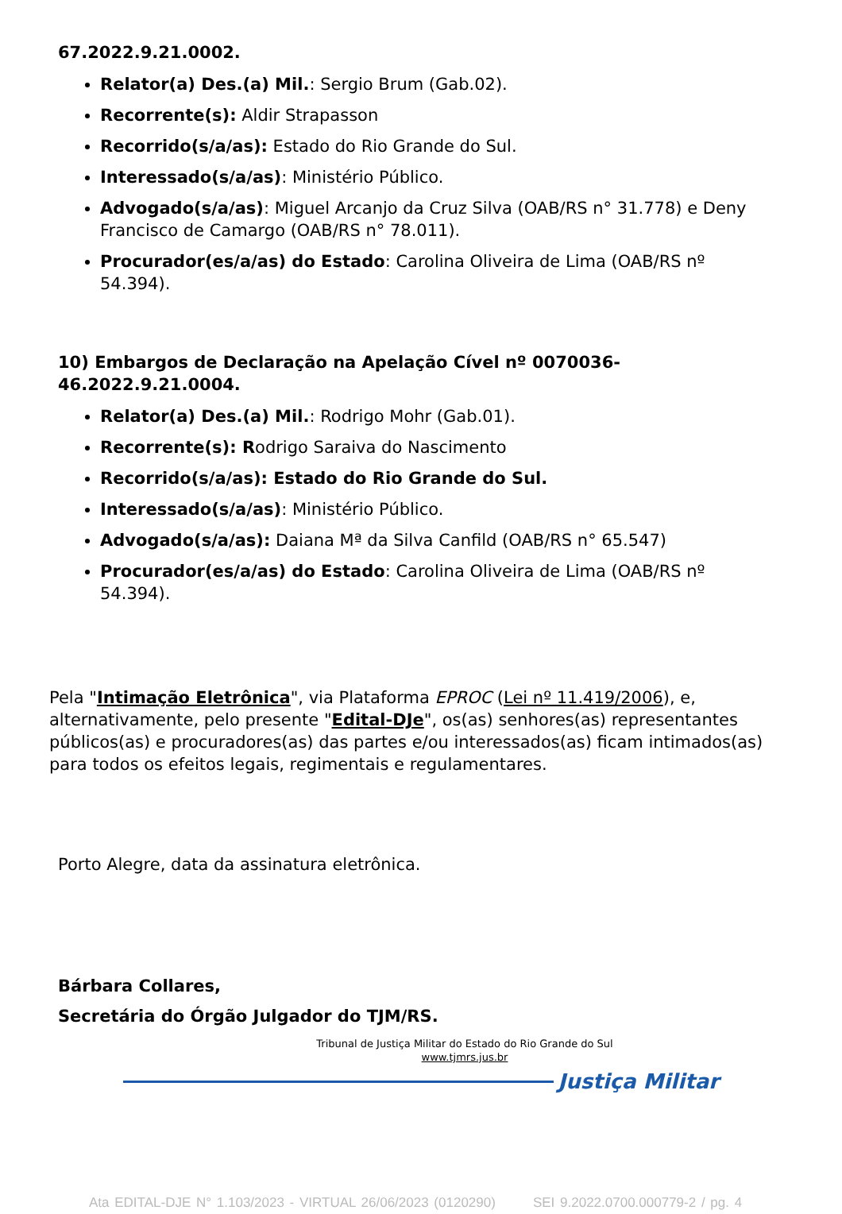67.2022.9.21.0002.
Relator(a) Des.(a) Mil.: Sergio Brum (Gab.02).
Recorrente(s): Aldir Strapasson
Recorrido(s/a/as): Estado do Rio Grande do Sul.
Interessado(s/a/as): Ministério Público.
Advogado(s/a/as): Miguel Arcanjo da Cruz Silva (OAB/RS n° 31.778) e Deny Francisco de Camargo (OAB/RS n° 78.011).
Procurador(es/a/as) do Estado: Carolina Oliveira de Lima (OAB/RS nº 54.394).
10) Embargos de Declaração na Apelação Cível nº 0070036-
46.2022.9.21.0004.
Relator(a) Des.(a) Mil.: Rodrigo Mohr (Gab.01).
Recorrente(s): Rodrigo Saraiva do Nascimento
Recorrido(s/a/as): Estado do Rio Grande do Sul.
Interessado(s/a/as): Ministério Público.
Advogado(s/a/as): Daiana Mª da Silva Canfild (OAB/RS n° 65.547)
Procurador(es/a/as) do Estado: Carolina Oliveira de Lima (OAB/RS nº 54.394).
Pela "Intimação Eletrônica", via Plataforma EPROC (Lei nº 11.419/2006), e, alternativamente, pelo presente "Edital-DJe", os(as) senhores(as) representantes públicos(as) e procuradores(as) das partes e/ou interessados(as) ficam intimados(as) para todos os efeitos legais, regimentais e regulamentares.
Porto Alegre, data da assinatura eletrônica.
Bárbara Collares,
Secretária do Órgão Julgador do TJM/RS.
Tribunal de Justiça Militar do Estado do Rio Grande do Sul
www.tjmrs.jus.br
Justiça Militar
Ata EDITAL-DJE N° 1.103/2023 - VIRTUAL 26/06/2023 (0120290) SEI 9.2022.0700.000779-2 / pg. 4